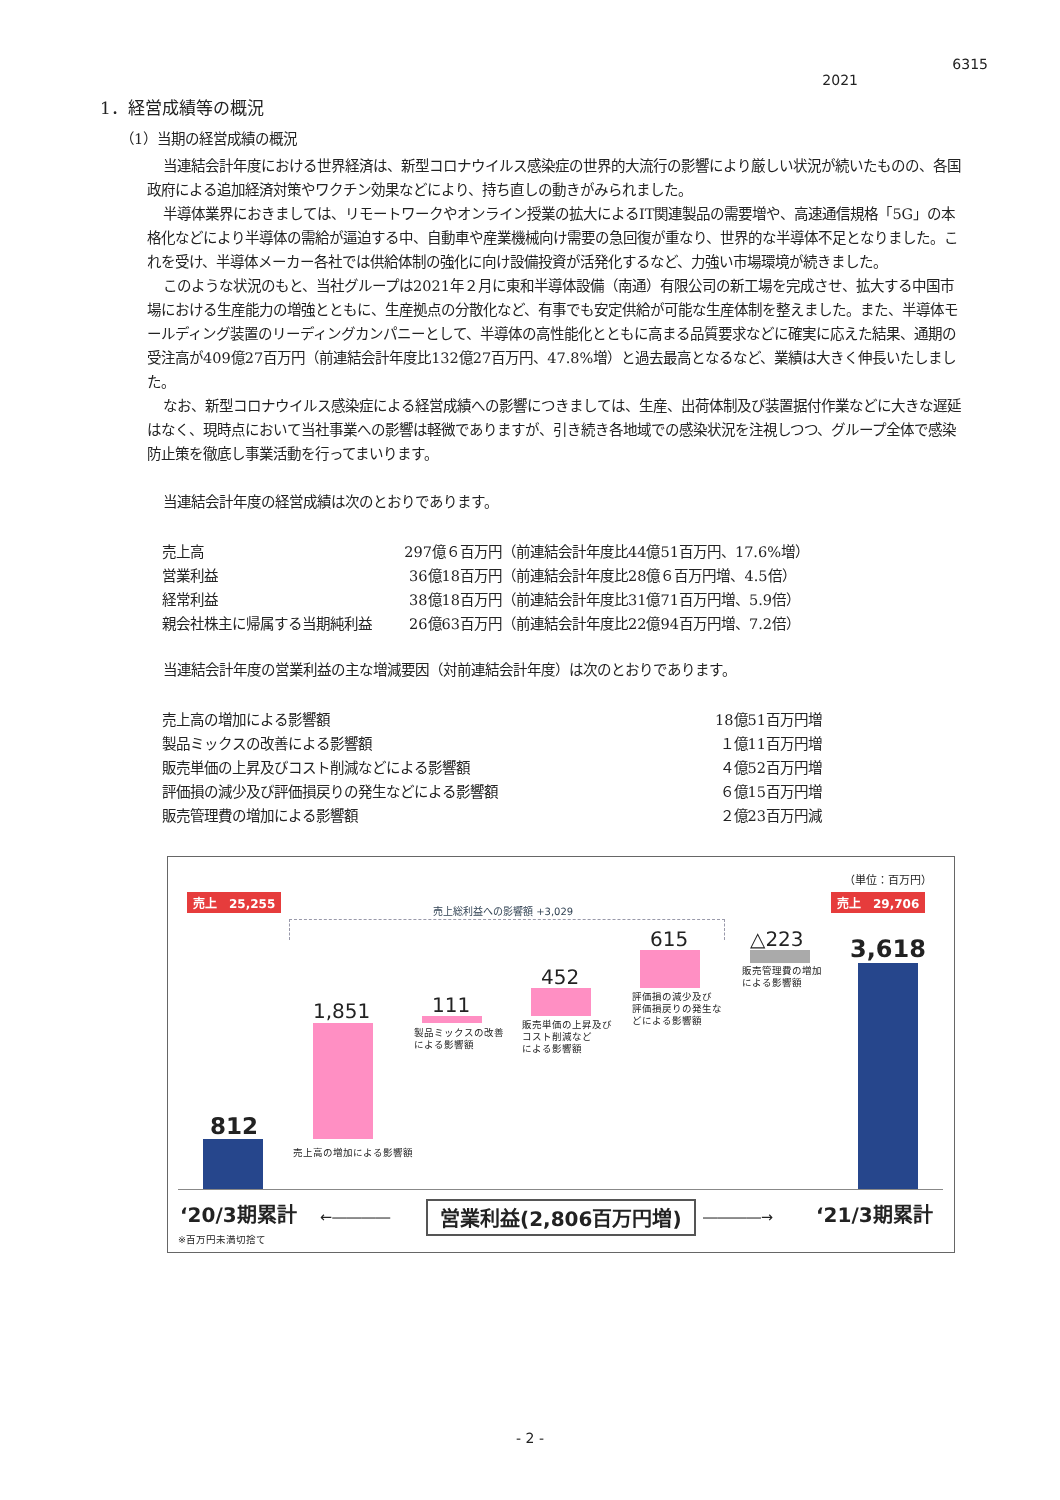6315
2021
1．経営成績等の概況
（1）当期の経営成績の概況
当連結会計年度における世界経済は、新型コロナウイルス感染症の世界的大流行の影響により厳しい状況が続いたものの、各国政府による追加経済対策やワクチン効果などにより、持ち直しの動きがみられました。
半導体業界におきましては、リモートワークやオンライン授業の拡大によるIT関連製品の需要増や、高速通信規格「5G」の本格化などにより半導体の需給が逼迫する中、自動車や産業機械向け需要の急回復が重なり、世界的な半導体不足となりました。これを受け、半導体メーカー各社では供給体制の強化に向け設備投資が活発化するなど、力強い市場環境が続きました。
このような状況のもと、当社グループは2021年２月に東和半導体設備（南通）有限公司の新工場を完成させ、拡大する中国市場における生産能力の増強とともに、生産拠点の分散化など、有事でも安定供給が可能な生産体制を整えました。また、半導体モールディング装置のリーディングカンパニーとして、半導体の高性能化とともに高まる品質要求などに確実に応えた結果、通期の受注高が409億27百万円（前連結会計年度比132億27百万円、47.8%増）と過去最高となるなど、業績は大きく伸長いたしました。
なお、新型コロナウイルス感染症による経営成績への影響につきましては、生産、出荷体制及び装置据付作業などに大きな遅延はなく、現時点において当社事業への影響は軽微でありますが、引き続き各地域での感染状況を注視しつつ、グループ全体で感染防止策を徹底し事業活動を行ってまいります。
当連結会計年度の経営成績は次のとおりであります。
| 売上高 | 297億６百万円 | （前連結会計年度比44億51百万円、17.6%増） |
| 営業利益 | 36億18百万円 | （前連結会計年度比28億６百万円増、4.5倍） |
| 経常利益 | 38億18百万円 | （前連結会計年度比31億71百万円増、5.9倍） |
| 親会社株主に帰属する当期純利益 | 26億63百万円 | （前連結会計年度比22億94百万円増、7.2倍） |
当連結会計年度の営業利益の主な増減要因（対前連結会計年度）は次のとおりであります。
| 売上高の増加による影響額 | 18億51百万円増 |
| 製品ミックスの改善による影響額 | １億11百万円増 |
| 販売単価の上昇及びコスト削減などによる影響額 | ４億52百万円増 |
| 評価損の減少及び評価損戻りの発生などによる影響額 | ６億15百万円増 |
| 販売管理費の増加による影響額 | ２億23百万円減 |
（単位：百万円）
売上　25,255 売上　29,706
売上総利益への影響額 +3,029
812
1,851
売上高の増加による影響額
111
製品ミックスの改善
による影響額
452
販売単価の上昇及び
コスト削減など
による影響額
615
評価損の減少及び
評価損戻りの発生な
どによる影響額
△223
販売管理費の増加
による影響額
3,618
‘20/3期累計 ←―――― 営業利益(2,806百万円増) ――――→ ‘21/3期累計
※百万円未満切捨て
- 2 -